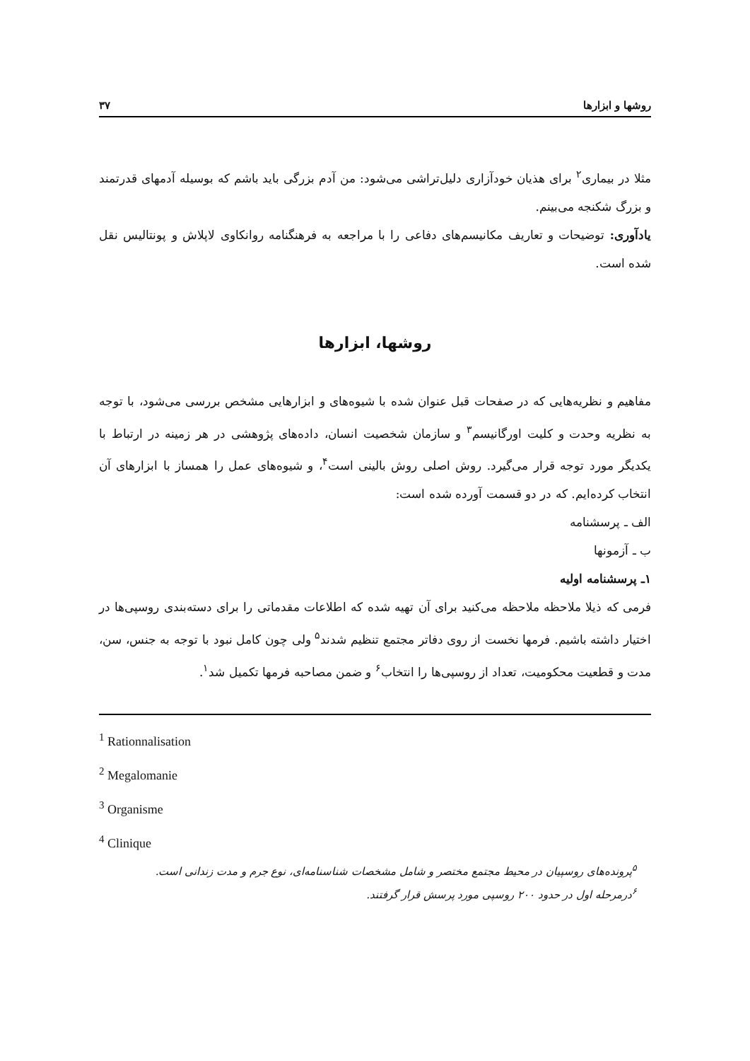روشها و ابزارها ۳۷
مثلا در بیماری<sup>۲</sup> برای هذیان خودآزاری دلیل‌تراشی می‌شود: من آدم بزرگی باید باشم که بوسیله آدمهای قدرتمند و بزرگ شکنجه می‌بینم.
یادآوری: توضیحات و تعاریف مکانیسم‌های دفاعی را با مراجعه به فرهنگنامه روانکاوی لاپلاش و پونتالیس نقل شده است.
روشها، ابزارها
مفاهیم و نظریه‌هایی که در صفحات قبل عنوان شده با شیوه‌های و ابزارهایی مشخص بررسی می‌شود، با توجه به نظریه وحدت و کلیت اورگانیسم<sup>۳</sup> و سازمان شخصیت انسان، داده‌های پژوهشی در هر زمینه در ارتباط با یکدیگر مورد توجه قرار می‌گیرد. روش اصلی روش بالینی است<sup>۴</sup>، و شیوه‌های عمل را همساز با ابزارهای آن انتخاب کرده‌ایم. که در دو قسمت آورده شده است:
الف ـ پرسشنامه
ب ـ آزمونها
۱ـ پرسشنامه اولیه
فرمی که ذیلا ملاحظه ملاحظه می‌کنید برای آن تهیه شده که اطلاعات مقدماتی را برای دسته‌بندی روسپی‌ها در اختیار داشته باشیم. فرمها نخست از روی دفاتر مجتمع تنظیم شدند<sup>۵</sup> ولی چون کامل نبود با توجه به جنس، سن، مدت و قطعیت محکومیت، تعداد از روسپی‌ها را انتخاب<sup>۶</sup> و ضمن مصاحبه فرمها تکمیل شد<sup>۱</sup>.
<sup>1</sup> Rationnalisation
<sup>2</sup> Megalomanie
<sup>3</sup> Organisme
<sup>4</sup> Clinique
<sup>۵</sup> پرونده‌های روسپیان در محیط مجتمع مختصر و شامل مشخصات شناسنامه‌ای، نوع جرم و مدت زندانی است.
<sup>۶</sup> درمرحله اول در حدود ۲۰۰ روسپی مورد پرسش قرار گرفتند.